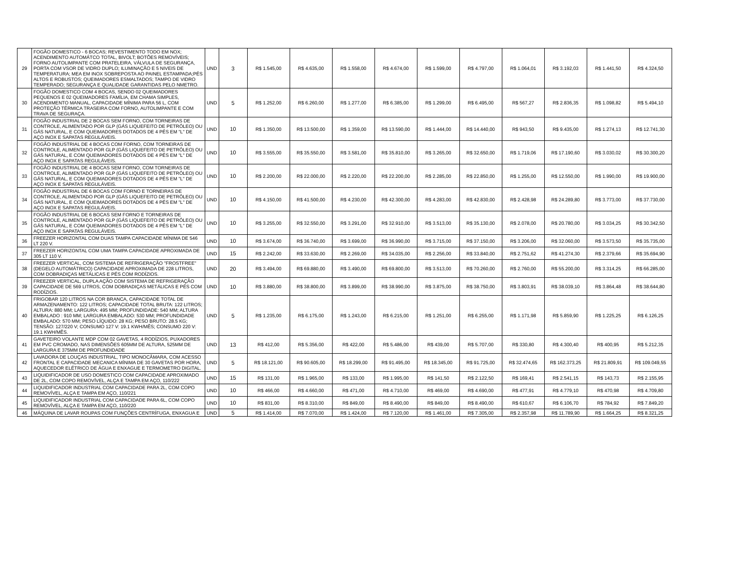| 29 | FOGÃO DOMESTICO - 6 BOCAS; REVESTIMENTO TODO EM NOX; ACENDIMENTO AUTOMÁTCO TOTAL, BIVOLT; BOTÕES REMOVÍVEIS; FORNO AUTOLIMPANTE COM PRATELEIRA, VÁLVULA DE SEGURANÇA, PORTA COM VSOR DE VIDRO DUPLO; ILUMINAÇÃO E 5 NIVEIS DE TEMPERATURA; MEA EM INOX SOBREPOSTA AO PAINEL ESTAMPADA;PÉS ALTOS E ROBUSTOS; QUEIMADORES ESMALTADOS; TAMPO DE VIDRO TEMPERADO; SEGURANÇA E QUALIDADE GARANTIDAS PELO NMETRO. | UND | 3 | R$ 1.545,00 | R$ 4.635,00 | R$ 1.558,00 | R$ 4.674,00 | R$ 1.599,00 | R$ 4.797,00 | R$ 1.064,01 | R$ 3.192,03 | R$ 1.441,50 | R$ 4.324,50 |
| 30 | FOGÃO DOMESTICO COM 4 BOCAS, SENDO 02 QUEIMADORES PEQUENOS E 02 QUEIMADORES FAMÍLIA, EM CHAMA SIMPLES, ACENDIMENTO MANUAL, CAPACIDADE MÍNIMA PARA 56 L, COM PROTEÇÃO TÉRMICA TRASEIRA COM FORNO, AUTOLIMPANTE E COM TRAVA DE SEGURAÇA. | UND | 5 | R$ 1.252,00 | R$ 6.260,00 | R$ 1.277,00 | R$ 6.385,00 | R$ 1.299,00 | R$ 6.495,00 | R$ 567,27 | R$ 2.836,35 | R$ 1.098,82 | R$ 5.494,10 |
| 31 | FOGÃO INDUSTRIAL DE 2 BOCAS SEM FORNO, COM TORNEIRAS DE CONTROLE, ALIMENTADO POR GLP (GÁS LIQUEFEITO DE PETRÓLEO) OU GÁS NATURAL, E COM QUEIMADORES DOTADOS DE 4 PÉS EM "L" DE AÇO INOX E SAPATAS REGULÁVEIS. | UND | 10 | R$ 1.350,00 | R$ 13.500,00 | R$ 1.359,00 | R$ 13.590,00 | R$ 1.444,00 | R$ 14.440,00 | R$ 943,50 | R$ 9.435,00 | R$ 1.274,13 | R$ 12.741,30 |
| 32 | FOGÃO INDUSTRIAL DE 4 BOCAS COM FORNO, COM TORNEIRAS DE CONTROLE, ALIMENTADO POR GLP (GÁS LIQUEFEITO DE PETRÓLEO) OU GÁS NATURAL, E COM QUEIMADORES DOTADOS DE 4 PÉS EM "L" DE AÇO INOX E SAPATAS REGULÁVEIS. | UND | 10 | R$ 3.555,00 | R$ 35.550,00 | R$ 3.581,00 | R$ 35.810,00 | R$ 3.265,00 | R$ 32.650,00 | R$ 1.719,06 | R$ 17.190,60 | R$ 3.030,02 | R$ 30.300,20 |
| 33 | FOGÃO INDUSTRIAL DE 4 BOCAS SEM FORNO, COM TORNEIRAS DE CONTROLE, ALIMENTADO POR GLP (GÁS LIQUEFEITO DE PETRÓLEO) OU GÁS NATURAL, E COM QUEIMADORES DOTADOS DE 4 PÉS EM "L" DE AÇO INOX E SAPATAS REGULÁVEIS. | UND | 10 | R$ 2.200,00 | R$ 22.000,00 | R$ 2.220,00 | R$ 22.200,00 | R$ 2.285,00 | R$ 22.850,00 | R$ 1.255,00 | R$ 12.550,00 | R$ 1.990,00 | R$ 19.900,00 |
| 34 | FOGÃO INDUSTRIAL DE 6 BOCAS COM FORNO E TORNEIRAS DE CONTROLE, ALIMENTADO POR GLP (GÁS LIQUEFEITO DE PETRÓLEO) OU GÁS NATURAL, E COM QUEIMADORES DOTADOS DE 4 PÉS EM "L" DE AÇO INOX E SAPATAS REGULÁVEIS. | UND | 10 | R$ 4.150,00 | R$ 41.500,00 | R$ 4.230,00 | R$ 42.300,00 | R$ 4.283,00 | R$ 42.830,00 | R$ 2.428,98 | R$ 24.289,80 | R$ 3.773,00 | R$ 37.730,00 |
| 35 | FOGÃO INDUSTRIAL DE 6 BOCAS SEM FORNO E TORNEIRAS DE CONTROLE, ALIMENTADO POR GLP (GÁS LIQUEFEITO DE PETRÓLEO) OU GÁS NATURAL, E COM QUEIMADORES DOTADOS DE 4 PÉS EM "L" DE AÇO INOX E SAPATAS REGULÁVEIS. | UND | 10 | R$ 3.255,00 | R$ 32.550,00 | R$ 3.291,00 | R$ 32.910,00 | R$ 3.513,00 | R$ 35.130,00 | R$ 2.078,00 | R$ 20.780,00 | R$ 3.034,25 | R$ 30.342,50 |
| 36 | FREEZER HORIZONTAL COM DUAS TAMPA CAPACIDADE MÍNIMA DE 546 LT 220 V. | UND | 10 | R$ 3.674,00 | R$ 36.740,00 | R$ 3.699,00 | R$ 36.990,00 | R$ 3.715,00 | R$ 37.150,00 | R$ 3.206,00 | R$ 32.060,00 | R$ 3.573,50 | R$ 35.735,00 |
| 37 | FREEZER HORIZONTAL COM UMA TAMPA CAPACIDADE APROXIMADA DE 305 LT 110 V. | UND | 15 | R$ 2.242,00 | R$ 33.630,00 | R$ 2.269,00 | R$ 34.035,00 | R$ 2.256,00 | R$ 33.840,00 | R$ 2.751,62 | R$ 41.274,30 | R$ 2.379,66 | R$ 35.694,90 |
| 38 | FREEZER VERTICAL, COM SISTEMA DE REFRIGERAÇÃO "FROSTFREE" (DEGELO AUTOMÁTRICO) CAPACIDADE APROXIMADA DE 228 LITROS, COM DOBRADIÇAS METÁLICAS E PÉS COM RODÍZIOS. | UND | 20 | R$ 3.494,00 | R$ 69.880,00 | R$ 3.490,00 | R$ 69.800,00 | R$ 3.513,00 | R$ 70.260,00 | R$ 2.760,00 | R$ 55.200,00 | R$ 3.314,25 | R$ 66.285,00 |
| 39 | FREEZER VERTICAL, DUPLA AÇÃO COM SISTEMA DE REFRIGERAÇÃO CAPACIDADE DE 569 LITROS, COM DOBRADIÇAS METÁLICAS E PÉS COM RODÍZIOS. | UND | 10 | R$ 3.880,00 | R$ 38.800,00 | R$ 3.899,00 | R$ 38.990,00 | R$ 3.875,00 | R$ 38.750,00 | R$ 3.803,91 | R$ 38.039,10 | R$ 3.864,48 | R$ 38.644,80 |
| 40 | FRIGOBAR 120 LITROS NA COR BRANCA, CAPACIDADE TOTAL DE ARMAZENAMENTO: 122 LITROS; CAPACIDADE TOTAL BRUTA: 122 LITROS; ALTURA: 880 MM; LARGURA: 495 MM; PROFUNDIDADE: 540 MM; ALTURA EMBALADO : 910 MM; LARGURA EMBALADO: 530 MM; PROFUNDIDADE EMBALADO: 570 MM; PESO LÍQUIDO: 28 KG; PESO BRUTO: 28.5 KG; TENSÃO: 127/220 V; CONSUMO 127 V: 19.1 KWH/MÊS; CONSUMO 220 V: 19.1 KWH/MÊS. | UND | 5 | R$ 1.235,00 | R$ 6.175,00 | R$ 1.243,00 | R$ 6.215,00 | R$ 1.251,00 | R$ 6.255,00 | R$ 1.171,98 | R$ 5.859,90 | R$ 1.225,25 | R$ 6.126,25 |
| 41 | GAVETEIRO VOLANTE MDP COM 02 GAVETAS, 4 RODÍZIOS, PUXADORES EM PVC CROMADO, NAS DIMENSÕES 605MM DE ALTURA, 525MM DE LARGURA E 375MM DE PROFUNDIDADE | UND | 13 | R$ 412,00 | R$ 5.356,00 | R$ 422,00 | R$ 5.486,00 | R$ 439,00 | R$ 5.707,00 | R$ 330,80 | R$ 4.300,40 | R$ 400,95 | R$ 5.212,35 |
| 42 | LAVADORA DE LOUÇAS INDUSTRIAL, TIPO MONOCÂMARA, COM ACESSO FRONTAL E CAPACIDADE MECANICA MÍNIMA DE 30 GAVETAS POR HORA, AQUECEDOR ELÉTRICO DE ÁGUA E ENXAGUE E TERMOMETRO DIGITAL. | UND | 5 | R$ 18.121,00 | R$ 90.605,00 | R$ 18.299,00 | R$ 91.495,00 | R$ 18.345,00 | R$ 91.725,00 | R$ 32.474,65 | R$ 162.373,25 | R$ 21.809,91 | R$ 109.049,55 |
| 43 | LIQUIDIFICADOR DE USO DOMESTICO COM CAPACIDADE APROXIMADO DE 2L, COM COPO REMOVÍVEL, ALÇA E TAMPA EM AÇO, 110/222 | UND | 15 | R$ 131,00 | R$ 1.965,00 | R$ 133,00 | R$ 1.995,00 | R$ 141,50 | R$ 2.122,50 | R$ 169,41 | R$ 2.541,15 | R$ 143,73 | R$ 2.155,95 |
| 44 | LIQUIDIFICADOR INDUSTRIAL COM CAPACIDADE PARA 2L, COM COPO REMOVÍVEL, ALÇA E TAMPA EM AÇO, 110/221 | UND | 10 | R$ 466,00 | R$ 4.660,00 | R$ 471,00 | R$ 4.710,00 | R$ 469,00 | R$ 4.690,00 | R$ 477,91 | R$ 4.779,10 | R$ 470,98 | R$ 4.709,80 |
| 45 | LIQUIDIFICADOR INDUSTRIAL COM CAPACIDADE PARA 6L, COM COPO REMOVÍVEL, ALÇA E TAMPA EM AÇO, 110/220 | UND | 10 | R$ 831,00 | R$ 8.310,00 | R$ 849,00 | R$ 8.490,00 | R$ 849,00 | R$ 8.490,00 | R$ 610,67 | R$ 6.106,70 | R$ 784,92 | R$ 7.849,20 |
| 46 | MÁQUINA DE LAVAR ROUPAS COM FUNÇÕES CENTRÍFUGA, ENXAGUA E | UND | 5 | R$ 1.414,00 | R$ 7.070,00 | R$ 1.424,00 | R$ 7.120,00 | R$ 1.461,00 | R$ 7.305,00 | R$ 2.357,98 | R$ 11.789,90 | R$ 1.664,25 | R$ 8.321,25 |